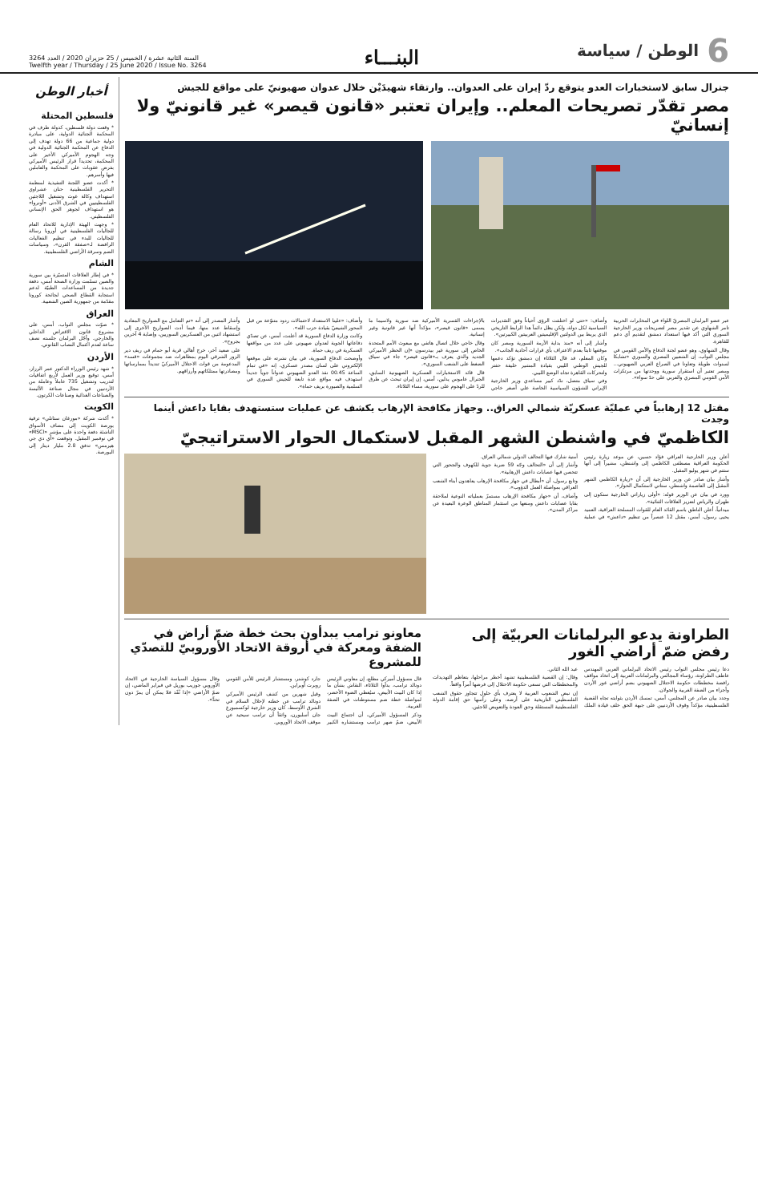6 الوطن / سياسة
البنـــاء
السنة الثانية عشرة / الخميس / 25 حزيران 2020 / العدد 3264
Twelfth year / Thursday / 25 June 2020 / Issue No. 3264
جنرال سابق لاستخبارات العدو يتوقع ردّ إيران على العدوان.. وارتقاء شهيدَيْن خلال عدوان صهيونيّ على مواقع للجيش
مصر تقدّر تصريحات المعلم.. وإيران تعتبر «قانون قيصر» غير قانونيّ ولا إنسانيّ
عبر عضو البرلمان المصريّ اللواء في المخابرات الحربية تامر الشهاوي عن تقدير مصر لتصريحات وزير الخارجية السوري التي أكد فيها استعداد دمشق لتقديم أي دعم للقاهرة.
وقال الشهاوي، وهو عضو لجنة الدفاع والأمن القومي في مجلس النواب، إن الشعبين المصري والسوري «تشابكا لسنوات طويلة وتعاونا في الصراع العربي الصهيوني... ومصر تعتبر أن استقرار سورية ووحدتها من مرتكزات الأمن القومي المصري والعربي على حدّ سواء».
وأضاف: «حتى لو اختلفت الرؤى أحياناً وفق التقديرات السياسية لكل دولة، ولكن يظل دائماً هذا الرابط التاريخي الذي يربط بين الدولتين الإقليميتين العربيتين الكبيرتين».
وأشار إلى أنه «منذ بداية الأزمة السورية ومصر كان موقفها ثابتاً بعدم الاعتراف بأي قرارات أحادية الجانب».
وكان المعلم، قد قال الثلاثاء إن دمشق تؤكد دعمها للجيش الوطني الليبي بقيادة المشير خليفة حفتر ولتحركات القاهرة تجاه الوضع الليبي.
وفي سياق متصل، ندّد كبير مساعدي وزير الخارجية الإيراني للشؤون السياسية الخاصة علي أصغر خاجي بالإجراءات القسرية الأميركية ضد سورية ولاسيما ما يسمى «قانون قيصر»، مؤكداً أنها غير قانونية وغير إنسانية.
وقال خاجي خلال اتصال هاتفي مع مبعوث الأمم المتحدة الخاص إلى سورية غير بيدرسون «إن الحظر الأميركي الجديد والذي يعرف بـ«قانون قيصر» جاء في سياق الضغط على الشعب السوري».
قال قائد الاستخبارات العسكرية الصهيونية السابق، الجنرال عاموس يدلين، أمس، إن إيران تبحث عن طرق للردّ على الهجوم على سورية، مساء الثلاثاء.
وأضاف: «علينا الاستعداد لاحتمالات ردود متنوّعة من قبل المحور الشيعيّ بقيادة حزب الله».
وكانت وزارة الدفاع السورية قد أعلنت، أمس، عن تصدّي دفاعاتها الجوية لعدوان صهيوني على عدد من مواقعها العسكرية في ريف حماة.
وأوضحت الدفاع السورية، في بيان نشرته على موقعها الإلكتروني على لسان مصدر عسكري، إنه «في تمام الساعة 00.45 نفذ العدو الصهيوني عدواناً جوياً جديداً استهدف فيه مواقع عدة تابعة للجيش السوري في السلمية والصبورة بريف حماة».
وأشار المصدر إلى أنه «تم التعامل مع الصواريخ المعادية وإسقاط عدد منها، فيما أدت الصواريخ الأخرى إلى استشهاد اثنين من العسكريين السوريين، وإصابة 4 آخرين بجروح».
على صعيد آخر، خرج أهالي قرية أبو حمام في ريف دير الزور الشرقي اليوم بمظاهرات ضد مجموعات «قسد» المدعومة من قوات الاحتلال الأميركيّ تنديداً بممارساتها ومصادرتها ممتلكاتهم وأرزاقهم.
مقتل 12 إرهابياً في عمليّة عسكريّة شمالي العراق.. وجهاز مكافحة الإرهاب يكشف عن عمليات ستستهدف بقايا داعش أينما وجدت
الكاظميّ في واشنطن الشهر المقبل لاستكمال الحوار الاستراتيجيّ
أعلن وزير الخارجية العراقي فؤاد حسين، عن موعد زيارة رئيس الحكومة العراقية مصطفى الكاظمي إلى واشنطن، مشيراً إلى أنها ستتم في شهر يوليو المقبل.
وأشار بيان صادر عن وزير الخارجية إلى أن «زيارة الكاظمي الشهر المقبل إلى العاصمة واشنطن، ستاتي لاستكمال الحوار».
وورد في بيان عن الوزير قوله: «أولى زياراتي الخارجية ستكون إلى طهران والرياض لتعزيز العلاقات الثنائية».
ميدانياً، أعلن الناطق باسم القائد العام للقوات المسلحة العراقية، العميد يحيى رسول، أمس، مقتل 12 عنصراً من تنظيم «داعش» في عملية أمنية شارك فيها التحالف الدولي شمالي العراق.
وأشار إلى أن «التحالف وجّه 59 ضربة جوية للكهوف والجحور التي تتحصن فيها عصابات داعش الإرهابية».
وتابع رسول، أن «أبطال في جهاز مكافحة الإرهاب يعاهدون أبناء الشعب العراقي بمواصلة العمل الدؤوب».
وأضاف، أن «جهاز مكافحة الإرهاب مستمرّ بعملياته النوعية لملاحقة بقايا عصابات داعش ومنعها من استثمار المناطق الوعرة البعيدة عن مراكز المدن».
الطراونة يدعو البرلمانات العربيّة إلى رفض ضمّ أراضي الغور
دعا رئيس مجلس النواب رئيس الاتحاد البرلماني العربي المهندس عاطف الطراونة، رؤساء المجالس والبرلمانات العربية إلى اتخاذ مواقف رافضة مخططات حكومة الاحتلال الصهيوني بضم أراضي غور الأردن وأجزاء من الضفة الغربية والجولان.
وجدد بيان صادر عن المجلس، أمس، تمسك الأردن بثوابته تجاه القضية الفلسطينية، مؤكداً وقوف الأردنيين على جبهة الحق خلف قيادة الملك عبد الله الثاني.
وقال: إن القضية الفلسطينية تشهد أخطر مراحلها، بتعاظم التهديدات والمخططات التي تسعى حكومة الاحتلال إلى فرضها أمراً واقعاً.
إن نبض الشعوب العربية لا يعترف بأي حلول تتجاوز حقوق الشعب الفلسطيني التاريخية على أرضه، وعلى رأسها حق إقامة الدولة الفلسطينية المستقلة وحق العودة والتعويض للاجئين.
معاونو ترامب يبدأون بحث خطة ضمّ أراض في الضفة ومعركة في أروقة الاتحاد الأوروبيّ للتصدّي للمشروع
قال مسؤول أميركي مطلع، إن معاوني الرئيس دونالد ترامب، بدأوا الثلاثاء، النقاش بشأن ما إذا كان البيت الأبيض، سيُعطي الضوء الأخضر، لمواصلة خطة ضم مستوطنات في الضفة الغربية.
وذكر المسؤول الأميركي، أن اجتماع البيت الأبيض، ضمّ صهر ترامب ومستشاره الكبير جارد كوشنر، ومستشار الرئيس للأمن القومي روبرت أوبراين.
وقبل شهرين من كشف الرئيس الأميركي دونالد ترامب عن خطته لإحلال السلام في الشرق الأوسط، كان وزير خارجية لوكسمبورغ جان أسلبورن، واثقاً أن ترامب سيحيد عن موقف الاتحاد الأوروبي.
وقال مسؤول السياسة الخارجية في الاتحاد الأوروبي جوزيب بوريل في فبراير الماضي، إن ضمّ الأراضي «إذا نُفّذ فلا يمكن أن يمرّ دون تحدٍّ».
أخبار الوطن
فلسطين المحتلة
* وقعت دولة فلسطين، كدولة طرف في المحكمة الجنائية الدولية، على مبادرة دولية جماعية من 66 دولة تهدف إلى الدفاع عن المحكمة الجنائية الدولية في وجه الهجوم الأميركي الأخير على المحكمة، تحديداً قرار الرئيس الأميركي بفرض عقوبات على المحكمة والعاملين فيها وأسرهم.
* أكدت عضو اللجنة التنفيذية لمنظمة التحرير الفلسطينية حنان عشراوي استهداف وكالة غوث وتشغيل اللاجئين الفلسطينيين في الشرق الأدنى «أونروا» هو استهداف لجوهر الحق الإنساني الفلسطيني.
* وجهت الهيئة الإدارية للاتحاد العام للجاليات الفلسطينية في أوروبا رسالة للجاليات للبدء في تنظيم الفعاليات الرافضة لـ«صفقة القرن»، وسياسات الضم وسرقة الأراضي الفلسطينية.
الشام
* في إطار العلاقات المتميّزة بين سورية والصين تسلمت وزارة الصحة أمس، دفعة جديدة من المساعدات الطبيّة لدعم استجابة القطاع الصحي لجائحة كورونا مقدّمة من جمهورية الصين الشعبية.
العراق
* صوّت مجلس النواب، أمس، على مشروع قانون الاقتراض الداخلي والخارجي. وأجّل البرلمان جلسته نصف ساعة لعدم اكتمال النصاب القانوني.
الأردن
* شهد رئيس الوزراء الدكتور عمر الرزاز، أمس، توقيع وزير العمل لأربع اتفاقيات لتدريب وتشغيل 735 عاملاً وعاملة من الأردنيين في مجال صناعة الألبسة والصناعات الغذائية وصناعات الكرتون.
الكويت
* أكدت شركة «مورغان ستانلي» ترقية بورصة الكويت إلى مصاف الأسواق الناشئة دفعة واحدة على مؤشر «MSCI» في نوفمبر المقبل. وتوقعت «أي دي جي هيرمس» تدفق 2.8 مليار دينار إلى البورصة.